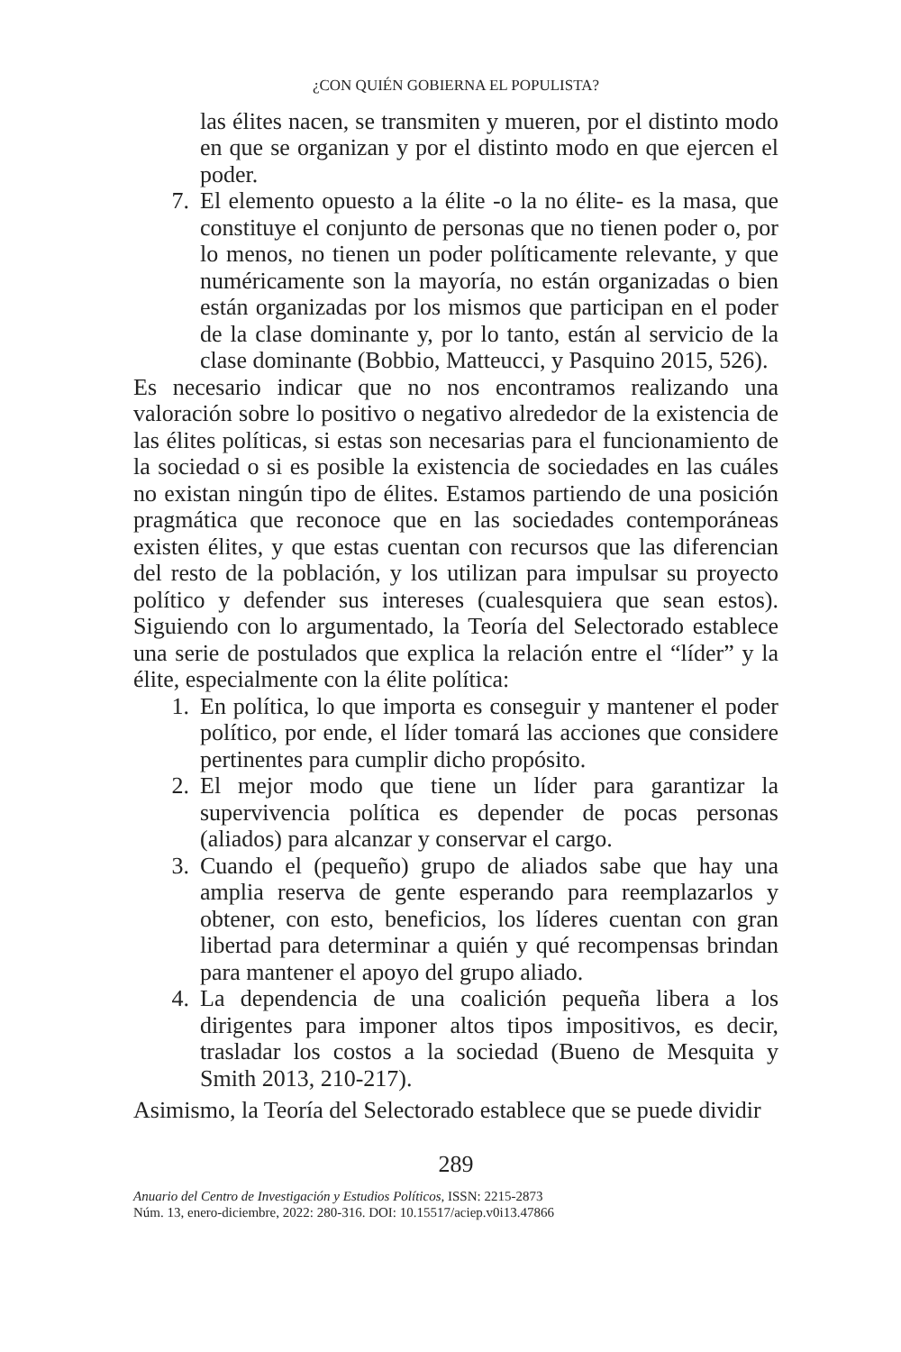¿CON QUIÉN GOBIERNA EL POPULISTA?
las élites nacen, se transmiten y mueren, por el distinto modo en que se organizan y por el distinto modo en que ejercen el poder.
7. El elemento opuesto a la élite -o la no élite- es la masa, que constituye el conjunto de personas que no tienen poder o, por lo menos, no tienen un poder políticamente relevante, y que numéricamente son la mayoría, no están organizadas o bien están organizadas por los mismos que participan en el poder de la clase dominante y, por lo tanto, están al servicio de la clase dominante (Bobbio, Matteucci, y Pasquino 2015, 526).
Es necesario indicar que no nos encontramos realizando una valoración sobre lo positivo o negativo alrededor de la existencia de las élites políticas, si estas son necesarias para el funcionamiento de la sociedad o si es posible la existencia de sociedades en las cuáles no existan ningún tipo de élites. Estamos partiendo de una posición pragmática que reconoce que en las sociedades contemporáneas existen élites, y que estas cuentan con recursos que las diferencian del resto de la población, y los utilizan para impulsar su proyecto político y defender sus intereses (cualesquiera que sean estos). Siguiendo con lo argumentado, la Teoría del Selectorado establece una serie de postulados que explica la relación entre el “líder” y la élite, especialmente con la élite política:
1. En política, lo que importa es conseguir y mantener el poder político, por ende, el líder tomará las acciones que considere pertinentes para cumplir dicho propósito.
2. El mejor modo que tiene un líder para garantizar la supervivencia política es depender de pocas personas (aliados) para alcanzar y conservar el cargo.
3. Cuando el (pequeño) grupo de aliados sabe que hay una amplia reserva de gente esperando para reemplazarlos y obtener, con esto, beneficios, los líderes cuentan con gran libertad para determinar a quién y qué recompensas brindan para mantener el apoyo del grupo aliado.
4. La dependencia de una coalición pequeña libera a los dirigentes para imponer altos tipos impositivos, es decir, trasladar los costos a la sociedad (Bueno de Mesquita y Smith 2013, 210-217).
Asimismo, la Teoría del Selectorado establece que se puede dividir
289
Anuario del Centro de Investigación y Estudios Políticos, ISSN: 2215-2873
Núm. 13, enero-diciembre, 2022: 280-316. DOI: 10.15517/aciep.v0i13.47866